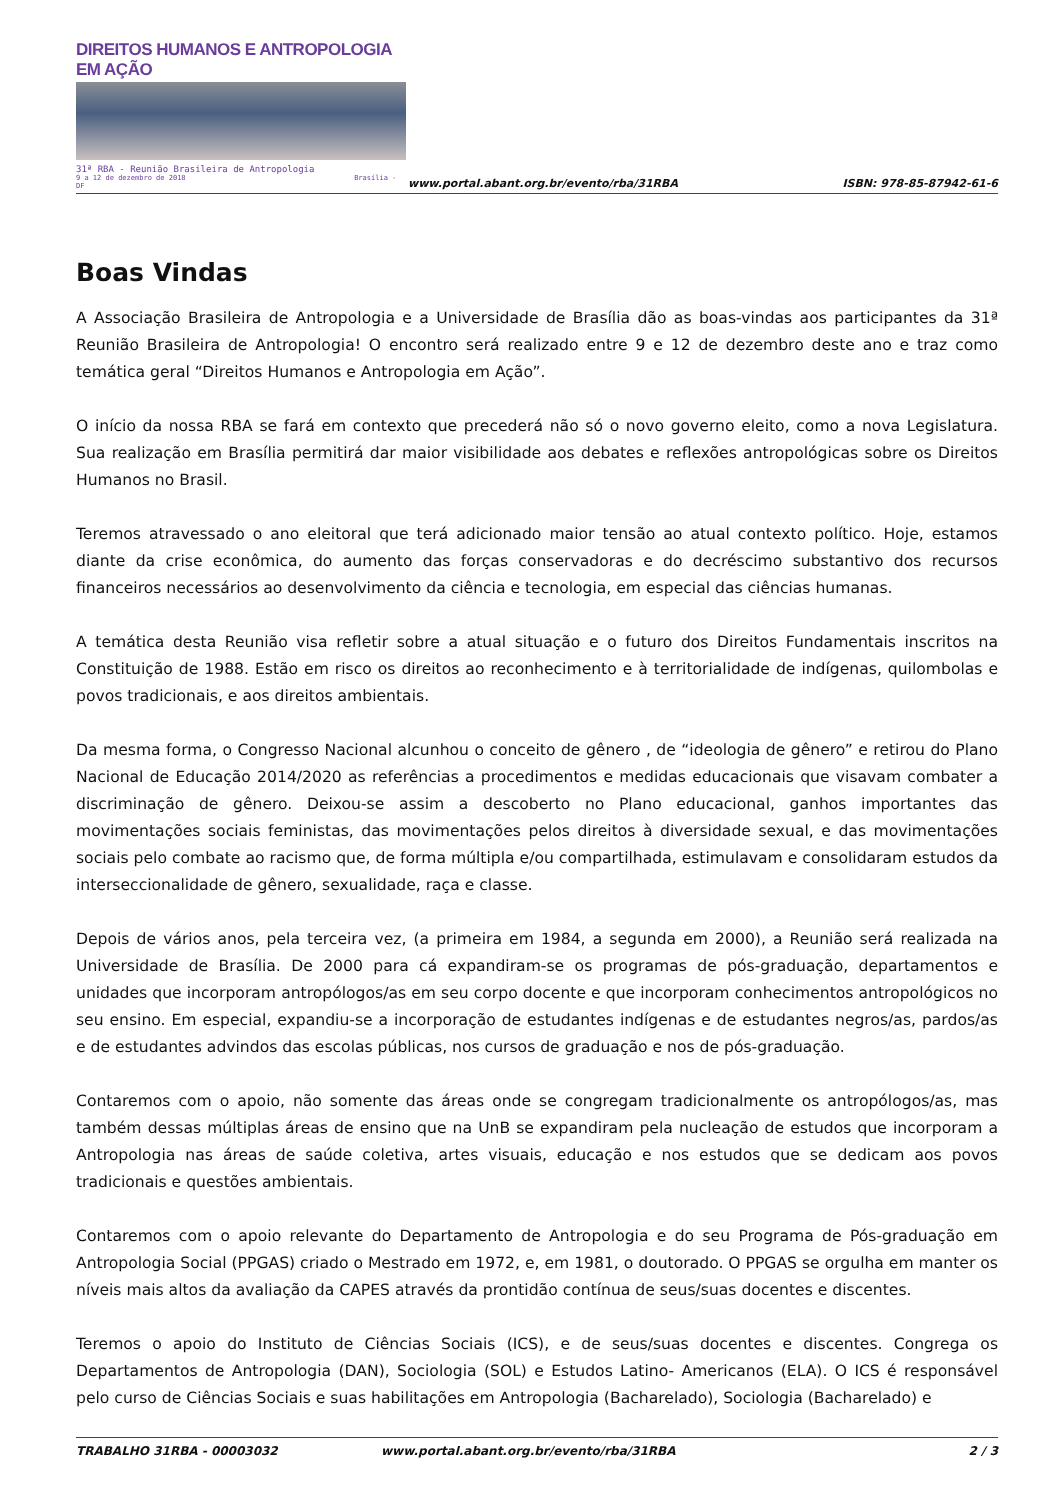DIREITOS HUMANOS E ANTROPOLOGIA EM AÇÃO
31ª RBA - Reunião Brasileira de Antropologia
9 a 12 de dezembro de 2018 Brasília - DF
www.portal.abant.org.br/evento/rba/31RBA
ISBN: 978-85-87942-61-6
Boas Vindas
A Associação Brasileira de Antropologia e a Universidade de Brasília dão as boas-vindas aos participantes da 31ª Reunião Brasileira de Antropologia! O encontro será realizado entre 9 e 12 de dezembro deste ano e traz como temática geral “Direitos Humanos e Antropologia em Ação”.
O início da nossa RBA se fará em contexto que precederá não só o novo governo eleito, como a nova Legislatura. Sua realização em Brasília permitirá dar maior visibilidade aos debates e reflexões antropológicas sobre os Direitos Humanos no Brasil.
Teremos atravessado o ano eleitoral que terá adicionado maior tensão ao atual contexto político. Hoje, estamos diante da crise econômica, do aumento das forças conservadoras e do decréscimo substantivo dos recursos financeiros necessários ao desenvolvimento da ciência e tecnologia, em especial das ciências humanas.
A temática desta Reunião visa refletir sobre a atual situação e o futuro dos Direitos Fundamentais inscritos na Constituição de 1988. Estão em risco os direitos ao reconhecimento e à territorialidade de indígenas, quilombolas e povos tradicionais, e aos direitos ambientais.
Da mesma forma, o Congresso Nacional alcunhou o conceito de gênero , de “ideologia de gênero” e retirou do Plano Nacional de Educação 2014/2020 as referências a procedimentos e medidas educacionais que visavam combater a discriminação de gênero. Deixou-se assim a descoberto no Plano educacional, ganhos importantes das movimentações sociais feministas, das movimentações pelos direitos à diversidade sexual, e das movimentações sociais pelo combate ao racismo que, de forma múltipla e/ou compartilhada, estimulavam e consolidaram estudos da interseccionalidade de gênero, sexualidade, raça e classe.
Depois de vários anos, pela terceira vez, (a primeira em 1984, a segunda em 2000), a Reunião será realizada na Universidade de Brasília. De 2000 para cá expandiram-se os programas de pós-graduação, departamentos e unidades que incorporam antropólogos/as em seu corpo docente e que incorporam conhecimentos antropológicos no seu ensino. Em especial, expandiu-se a incorporação de estudantes indígenas e de estudantes negros/as, pardos/as e de estudantes advindos das escolas públicas, nos cursos de graduação e nos de pós-graduação.
Contaremos com o apoio, não somente das áreas onde se congregam tradicionalmente os antropólogos/as, mas também dessas múltiplas áreas de ensino que na UnB se expandiram pela nucleação de estudos que incorporam a Antropologia nas áreas de saúde coletiva, artes visuais, educação e nos estudos que se dedicam aos povos tradicionais e questões ambientais.
Contaremos com o apoio relevante do Departamento de Antropologia e do seu Programa de Pós-graduação em Antropologia Social (PPGAS) criado o Mestrado em 1972, e, em 1981, o doutorado. O PPGAS se orgulha em manter os níveis mais altos da avaliação da CAPES através da prontidão contínua de seus/suas docentes e discentes.
Teremos o apoio do Instituto de Ciências Sociais (ICS), e de seus/suas docentes e discentes. Congrega os Departamentos de Antropologia (DAN), Sociologia (SOL) e Estudos Latino- Americanos (ELA). O ICS é responsável pelo curso de Ciências Sociais e suas habilitações em Antropologia (Bacharelado), Sociologia (Bacharelado) e
TRABALHO 31RBA - 00003032 www.portal.abant.org.br/evento/rba/31RBA 2 / 3